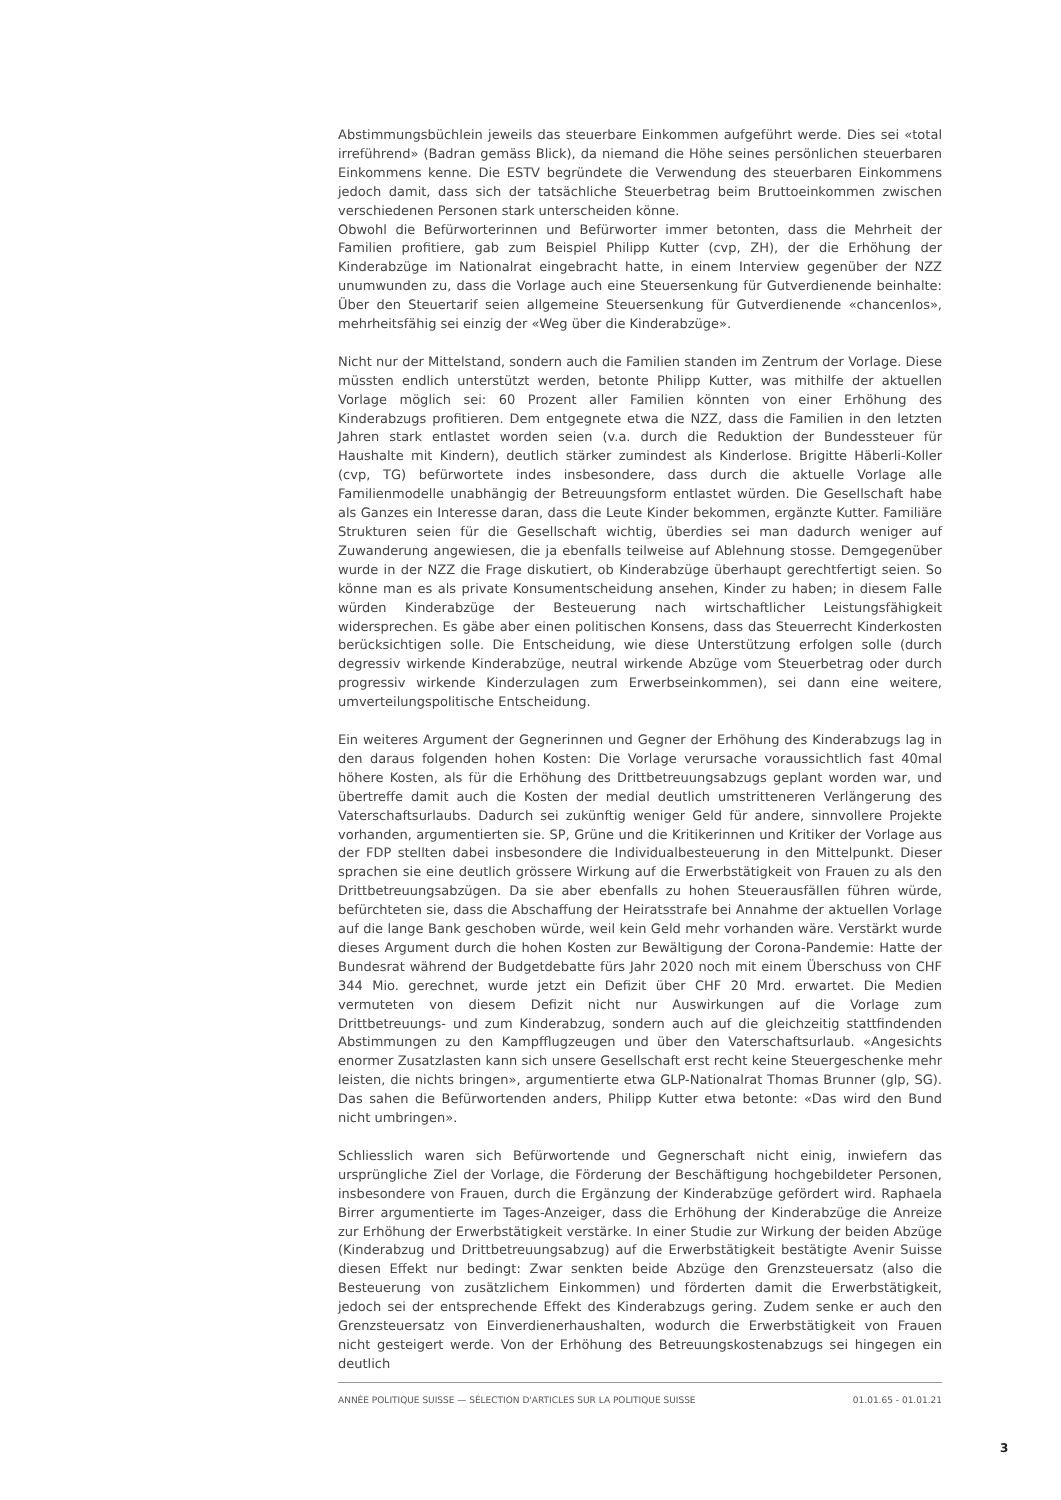Abstimmungsbüchlein jeweils das steuerbare Einkommen aufgeführt werde. Dies sei «total irreführend» (Badran gemäss Blick), da niemand die Höhe seines persönlichen steuerbaren Einkommens kenne. Die ESTV begründete die Verwendung des steuerbaren Einkommens jedoch damit, dass sich der tatsächliche Steuerbetrag beim Bruttoeinkommen zwischen verschiedenen Personen stark unterscheiden könne.
Obwohl die Befürworterinnen und Befürworter immer betonten, dass die Mehrheit der Familien profitiere, gab zum Beispiel Philipp Kutter (cvp, ZH), der die Erhöhung der Kinderabzüge im Nationalrat eingebracht hatte, in einem Interview gegenüber der NZZ unumwunden zu, dass die Vorlage auch eine Steuersenkung für Gutverdienende beinhalte: Über den Steuertarif seien allgemeine Steuersenkung für Gutverdienende «chancenlos», mehrheitsfähig sei einzig der «Weg über die Kinderabzüge».
Nicht nur der Mittelstand, sondern auch die Familien standen im Zentrum der Vorlage. Diese müssten endlich unterstützt werden, betonte Philipp Kutter, was mithilfe der aktuellen Vorlage möglich sei: 60 Prozent aller Familien könnten von einer Erhöhung des Kinderabzugs profitieren. Dem entgegnete etwa die NZZ, dass die Familien in den letzten Jahren stark entlastet worden seien (v.a. durch die Reduktion der Bundessteuer für Haushalte mit Kindern), deutlich stärker zumindest als Kinderlose. Brigitte Häberli-Koller (cvp, TG) befürwortete indes insbesondere, dass durch die aktuelle Vorlage alle Familienmodelle unabhängig der Betreuungsform entlastet würden. Die Gesellschaft habe als Ganzes ein Interesse daran, dass die Leute Kinder bekommen, ergänzte Kutter. Familiäre Strukturen seien für die Gesellschaft wichtig, überdies sei man dadurch weniger auf Zuwanderung angewiesen, die ja ebenfalls teilweise auf Ablehnung stosse. Demgegenüber wurde in der NZZ die Frage diskutiert, ob Kinderabzüge überhaupt gerechtfertigt seien. So könne man es als private Konsumentscheidung ansehen, Kinder zu haben; in diesem Falle würden Kinderabzüge der Besteuerung nach wirtschaftlicher Leistungsfähigkeit widersprechen. Es gäbe aber einen politischen Konsens, dass das Steuerrecht Kinderkosten berücksichtigen solle. Die Entscheidung, wie diese Unterstützung erfolgen solle (durch degressiv wirkende Kinderabzüge, neutral wirkende Abzüge vom Steuerbetrag oder durch progressiv wirkende Kinderzulagen zum Erwerbseinkommen), sei dann eine weitere, umverteilungspolitische Entscheidung.
Ein weiteres Argument der Gegnerinnen und Gegner der Erhöhung des Kinderabzugs lag in den daraus folgenden hohen Kosten: Die Vorlage verursache voraussichtlich fast 40mal höhere Kosten, als für die Erhöhung des Drittbetreuungsabzugs geplant worden war, und übertreffe damit auch die Kosten der medial deutlich umstritteneren Verlängerung des Vaterschaftsurlaubs. Dadurch sei zukünftig weniger Geld für andere, sinnvollere Projekte vorhanden, argumentierten sie. SP, Grüne und die Kritikerinnen und Kritiker der Vorlage aus der FDP stellten dabei insbesondere die Individualbesteuerung in den Mittelpunkt. Dieser sprachen sie eine deutlich grössere Wirkung auf die Erwerbstätigkeit von Frauen zu als den Drittbetreuungsabzügen. Da sie aber ebenfalls zu hohen Steuerausfällen führen würde, befürchteten sie, dass die Abschaffung der Heiratsstrafe bei Annahme der aktuellen Vorlage auf die lange Bank geschoben würde, weil kein Geld mehr vorhanden wäre. Verstärkt wurde dieses Argument durch die hohen Kosten zur Bewältigung der Corona-Pandemie: Hatte der Bundesrat während der Budgetdebatte fürs Jahr 2020 noch mit einem Überschuss von CHF 344 Mio. gerechnet, wurde jetzt ein Defizit über CHF 20 Mrd. erwartet. Die Medien vermuteten von diesem Defizit nicht nur Auswirkungen auf die Vorlage zum Drittbetreuungs- und zum Kinderabzug, sondern auch auf die gleichzeitig stattfindenden Abstimmungen zu den Kampfflugzeugen und über den Vaterschaftsurlaub. «Angesichts enormer Zusatzlasten kann sich unsere Gesellschaft erst recht keine Steuergeschenke mehr leisten, die nichts bringen», argumentierte etwa GLP-Nationalrat Thomas Brunner (glp, SG). Das sahen die Befürwortenden anders, Philipp Kutter etwa betonte: «Das wird den Bund nicht umbringen».
Schliesslich waren sich Befürwortende und Gegnerschaft nicht einig, inwiefern das ursprüngliche Ziel der Vorlage, die Förderung der Beschäftigung hochgebildeter Personen, insbesondere von Frauen, durch die Ergänzung der Kinderabzüge gefördert wird. Raphaela Birrer argumentierte im Tages-Anzeiger, dass die Erhöhung der Kinderabzüge die Anreize zur Erhöhung der Erwerbstätigkeit verstärke. In einer Studie zur Wirkung der beiden Abzüge (Kinderabzug und Drittbetreuungsabzug) auf die Erwerbstätigkeit bestätigte Avenir Suisse diesen Effekt nur bedingt: Zwar senkten beide Abzüge den Grenzsteuersatz (also die Besteuerung von zusätzlichem Einkommen) und förderten damit die Erwerbstätigkeit, jedoch sei der entsprechende Effekt des Kinderabzugs gering. Zudem senke er auch den Grenzsteuersatz von Einverdienerhaushalten, wodurch die Erwerbstätigkeit von Frauen nicht gesteigert werde. Von der Erhöhung des Betreuungskostenabzugs sei hingegen ein deutlich
ANNÉE POLITIQUE SUISSE — SÉLECTION D'ARTICLES SUR LA POLITIQUE SUISSE 01.01.65 - 01.01.21
3